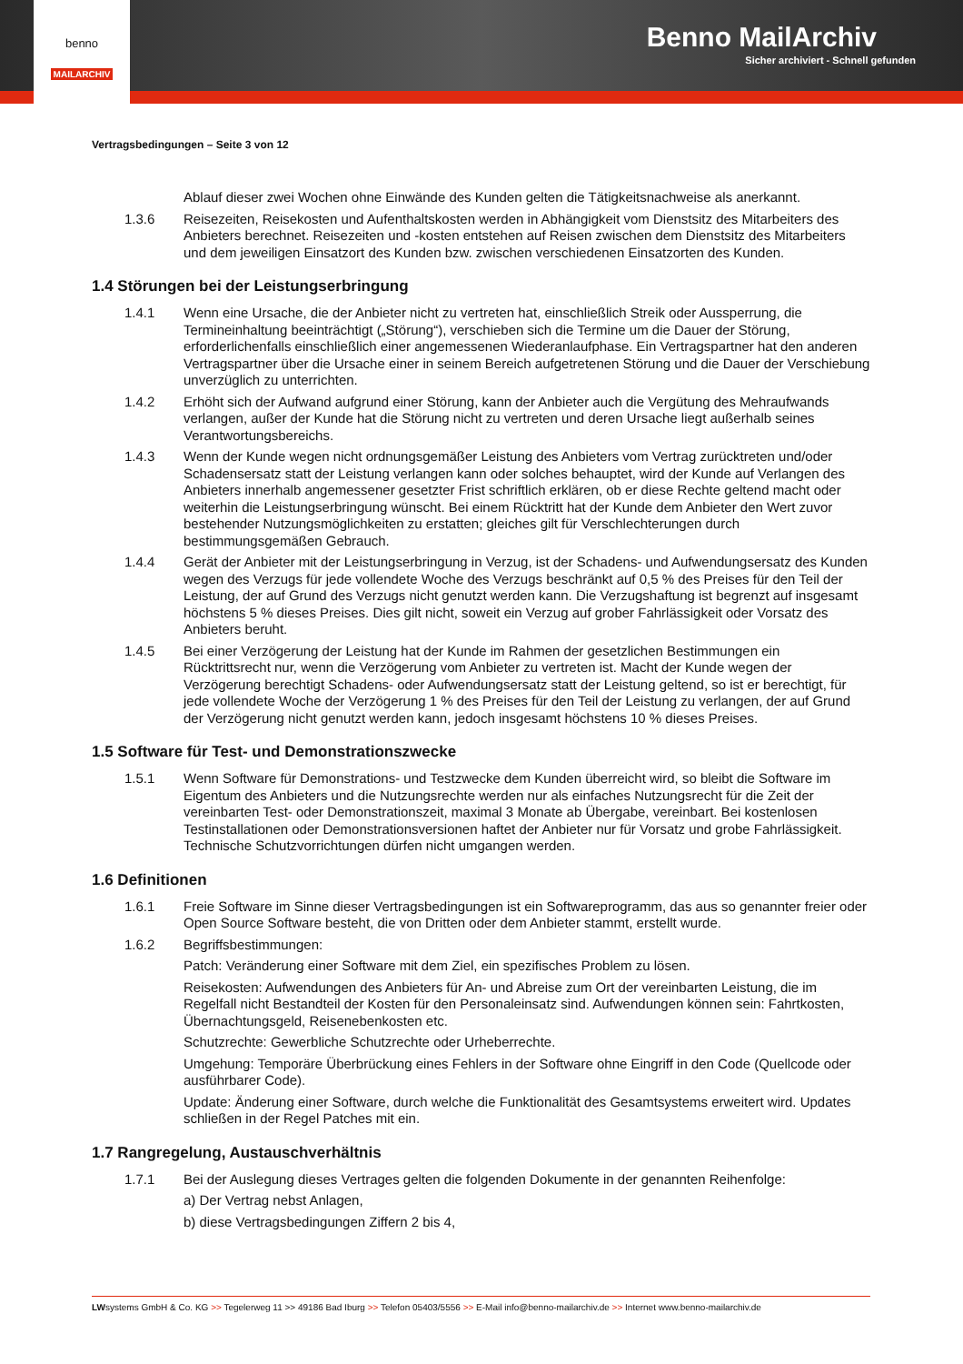Benno MailArchiv
Sicher archiviert - Schnell gefunden
benno
MAILARCHIV
Vertragsbedingungen – Seite 3 von 12
Ablauf dieser zwei Wochen ohne Einwände des Kunden gelten die Tätigkeitsnachweise als anerkannt.
1.3.6 Reisezeiten, Reisekosten und Aufenthaltskosten werden in Abhängigkeit vom Dienstsitz des Mitarbeiters des Anbieters berechnet. Reisezeiten und -kosten entstehen auf Reisen zwischen dem Dienstsitz des Mitarbeiters und dem jeweiligen Einsatzort des Kunden bzw. zwischen verschiedenen Einsatzorten des Kunden.
1.4 Störungen bei der Leistungserbringung
1.4.1 Wenn eine Ursache, die der Anbieter nicht zu vertreten hat, einschließlich Streik oder Aussperrung, die Termineinhaltung beeinträchtigt („Störung“), verschieben sich die Termine um die Dauer der Störung, erforderlichenfalls einschließlich einer angemessenen Wiederanlaufphase. Ein Vertragspartner hat den anderen Vertragspartner über die Ursache einer in seinem Bereich aufgetretenen Störung und die Dauer der Verschiebung unverzüglich zu unterrichten.
1.4.2 Erhöht sich der Aufwand aufgrund einer Störung, kann der Anbieter auch die Vergütung des Mehraufwands verlangen, außer der Kunde hat die Störung nicht zu vertreten und deren Ursache liegt außerhalb seines Verantwortungsbereichs.
1.4.3 Wenn der Kunde wegen nicht ordnungsgemäßer Leistung des Anbieters vom Vertrag zurücktreten und/oder Schadensersatz statt der Leistung verlangen kann oder solches behauptet, wird der Kunde auf Verlangen des Anbieters innerhalb angemessener gesetzter Frist schriftlich erklären, ob er diese Rechte geltend macht oder weiterhin die Leistungserbringung wünscht. Bei einem Rücktritt hat der Kunde dem Anbieter den Wert zuvor bestehender Nutzungsmöglichkeiten zu erstatten; gleiches gilt für Verschlechterungen durch bestimmungsgemäßen Gebrauch.
1.4.4 Gerät der Anbieter mit der Leistungserbringung in Verzug, ist der Schadens- und Aufwendungsersatz des Kunden wegen des Verzugs für jede vollendete Woche des Verzugs beschränkt auf 0,5 % des Preises für den Teil der Leistung, der auf Grund des Verzugs nicht genutzt werden kann. Die Verzugshaftung ist begrenzt auf insgesamt höchstens 5 % dieses Preises. Dies gilt nicht, soweit ein Verzug auf grober Fahrlässigkeit oder Vorsatz des Anbieters beruht.
1.4.5 Bei einer Verzögerung der Leistung hat der Kunde im Rahmen der gesetzlichen Bestimmungen ein Rücktrittsrecht nur, wenn die Verzögerung vom Anbieter zu vertreten ist. Macht der Kunde wegen der Verzögerung berechtigt Schadens- oder Aufwendungsersatz statt der Leistung geltend, so ist er berechtigt, für jede vollendete Woche der Verzögerung 1 % des Preises für den Teil der Leistung zu verlangen, der auf Grund der Verzögerung nicht genutzt werden kann, jedoch insgesamt höchstens 10 % dieses Preises.
1.5 Software für Test- und Demonstrationszwecke
1.5.1 Wenn Software für Demonstrations- und Testzwecke dem Kunden überreicht wird, so bleibt die Software im Eigentum des Anbieters und die Nutzungsrechte werden nur als einfaches Nutzungsrecht für die Zeit der vereinbarten Test- oder Demonstrationszeit, maximal 3 Monate ab Übergabe, vereinbart. Bei kostenlosen Testinstallationen oder Demonstrationsversionen haftet der Anbieter nur für Vorsatz und grobe Fahrlässigkeit. Technische Schutzvorrichtungen dürfen nicht umgangen werden.
1.6 Definitionen
1.6.1 Freie Software im Sinne dieser Vertragsbedingungen ist ein Softwareprogramm, das aus so genannter freier oder Open Source Software besteht, die von Dritten oder dem Anbieter stammt, erstellt wurde.
1.6.2 Begriffsbestimmungen:
Patch: Veränderung einer Software mit dem Ziel, ein spezifisches Problem zu lösen.
Reisekosten: Aufwendungen des Anbieters für An- und Abreise zum Ort der vereinbarten Leistung, die im Regelfall nicht Bestandteil der Kosten für den Personaleinsatz sind. Aufwendungen können sein: Fahrtkosten, Übernachtungsgeld, Reisenebenkosten etc.
Schutzrechte: Gewerbliche Schutzrechte oder Urheberrechte.
Umgehung: Temporäre Überbrückung eines Fehlers in der Software ohne Eingriff in den Code (Quellcode oder ausführbarer Code).
Update: Änderung einer Software, durch welche die Funktionalität des Gesamtsystems erweitert wird. Updates schließen in der Regel Patches mit ein.
1.7 Rangregelung, Austauschverhältnis
1.7.1 Bei der Auslegung dieses Vertrages gelten die folgenden Dokumente in der genannten Reihenfolge:
a) Der Vertrag nebst Anlagen,
b) diese Vertragsbedingungen Ziffern 2 bis 4,
LWsystems GmbH & Co. KG >> Tegelerweg 11 >> 49186 Bad Iburg >> Telefon 05403/5556 >> E-Mail info@benno-mailarchiv.de >> Internet www.benno-mailarchiv.de